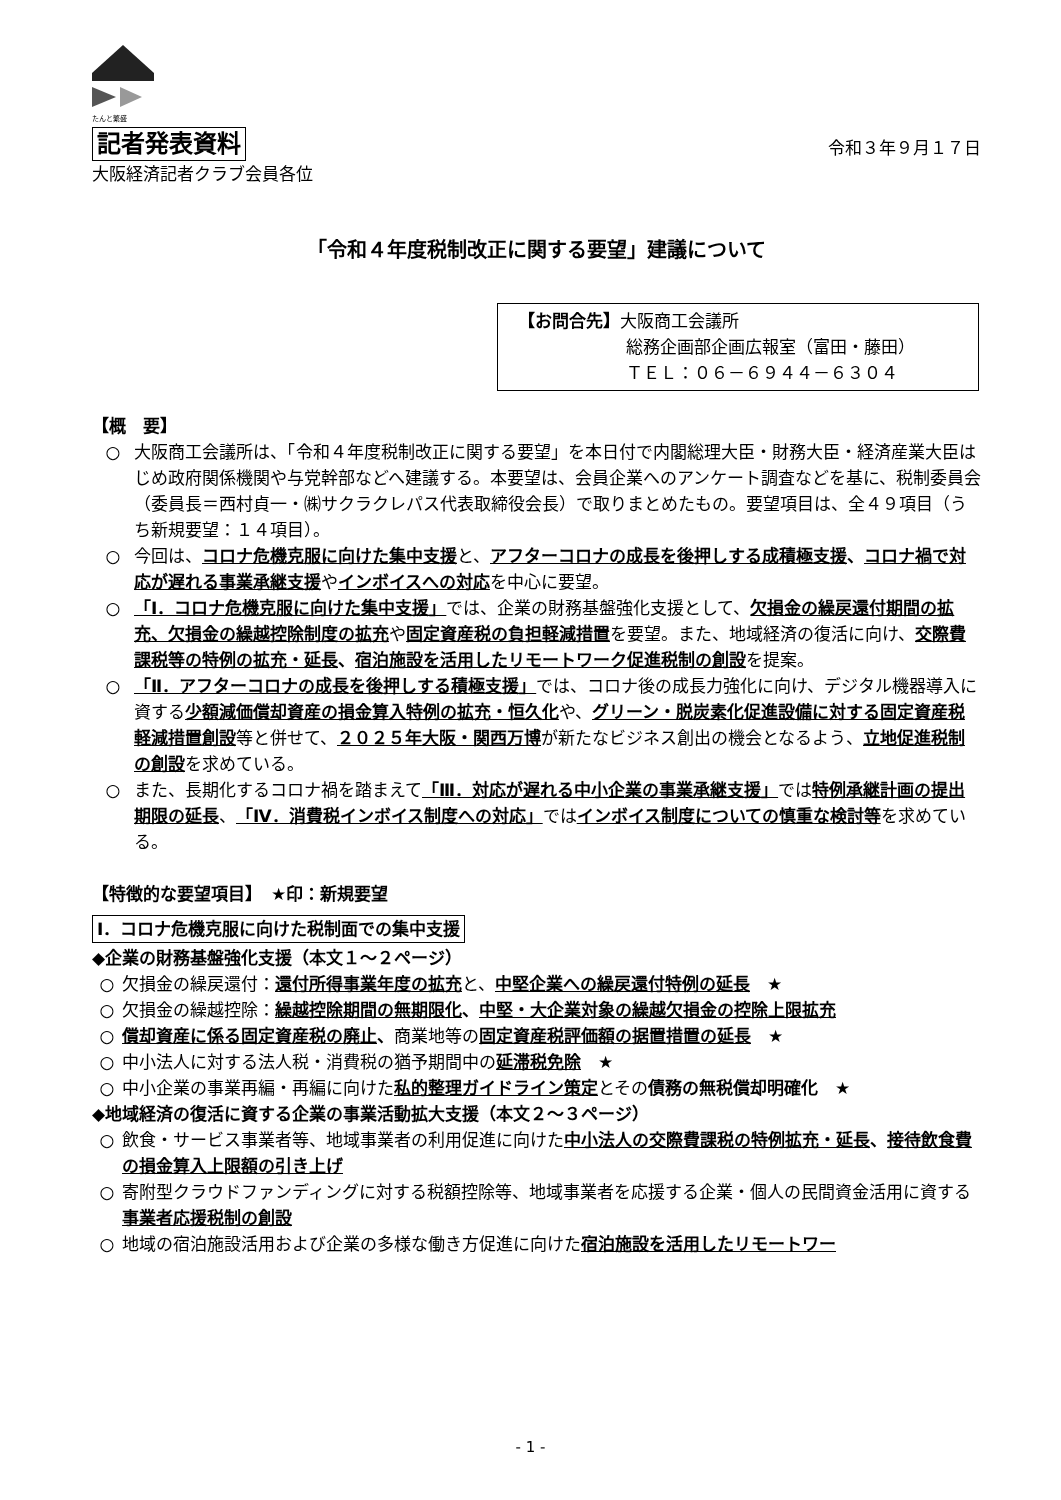たんと繁盛
記者発表資料 令和３年９月１７日
大阪経済記者クラブ会員各位
「令和４年度税制改正に関する要望」建議について
【お問合先】大阪商工会議所
総務企画部企画広報室（富田・藤田）
ＴＥＬ：０６－６９４４－６３０４
【概　要】
○ 大阪商工会議所は、「令和４年度税制改正に関する要望」を本日付で内閣総理大臣・財務大臣・経済産業大臣はじめ政府関係機関や与党幹部などへ建議する。本要望は、会員企業へのアンケート調査などを基に、税制委員会（委員長＝西村貞一・㈱サクラクレパス代表取締役会長）で取りまとめたもの。要望項目は、全４９項目（うち新規要望：１４項目）。
○ 今回は、コロナ危機克服に向けた集中支援と、アフターコロナの成長を後押しする成積極支援、コロナ禍で対応が遅れる事業承継支援やインボイスへの対応を中心に要望。
○ 「Ⅰ．コロナ危機克服に向けた集中支援」では、企業の財務基盤強化支援として、欠損金の繰戻還付期間の拡充、欠損金の繰越控除制度の拡充や固定資産税の負担軽減措置を要望。また、地域経済の復活に向け、交際費課税等の特例の拡充・延長、宿泊施設を活用したリモートワーク促進税制の創設を提案。
○ 「Ⅱ．アフターコロナの成長を後押しする積極支援」では、コロナ後の成長力強化に向け、デジタル機器導入に資する少額減価償却資産の損金算入特例の拡充・恒久化や、グリーン・脱炭素化促進設備に対する固定資産税軽減措置創設等と併せて、２０２５年大阪・関西万博が新たなビジネス創出の機会となるよう、立地促進税制の創設を求めている。
○ また、長期化するコロナ禍を踏まえて「Ⅲ．対応が遅れる中小企業の事業承継支援」では特例承継計画の提出期限の延長、「Ⅳ．消費税インボイス制度への対応」ではインボイス制度についての慎重な検討等を求めている。
【特徴的な要望項目】　★印：新規要望
Ⅰ．コロナ危機克服に向けた税制面での集中支援
◆企業の財務基盤強化支援（本文１～２ページ）
○ 欠損金の繰戻還付：還付所得事業年度の拡充と、中堅企業への繰戻還付特例の延長　★
○ 欠損金の繰越控除：繰越控除期間の無期限化、中堅・大企業対象の繰越欠損金の控除上限拡充
○ 償却資産に係る固定資産税の廃止、商業地等の固定資産税評価額の据置措置の延長　★
○ 中小法人に対する法人税・消費税の猶予期間中の延滞税免除　★
○ 中小企業の事業再編・再編に向けた私的整理ガイドライン策定とその債務の無税償却明確化　★
◆地域経済の復活に資する企業の事業活動拡大支援（本文２～３ページ）
○ 飲食・サービス事業者等、地域事業者の利用促進に向けた中小法人の交際費課税の特例拡充・延長、接待飲食費の損金算入上限額の引き上げ
○ 寄附型クラウドファンディングに対する税額控除等、地域事業者を応援する企業・個人の民間資金活用に資する事業者応援税制の創設
○ 地域の宿泊施設活用および企業の多様な働き方促進に向けた宿泊施設を活用したリモートワー
- 1 -